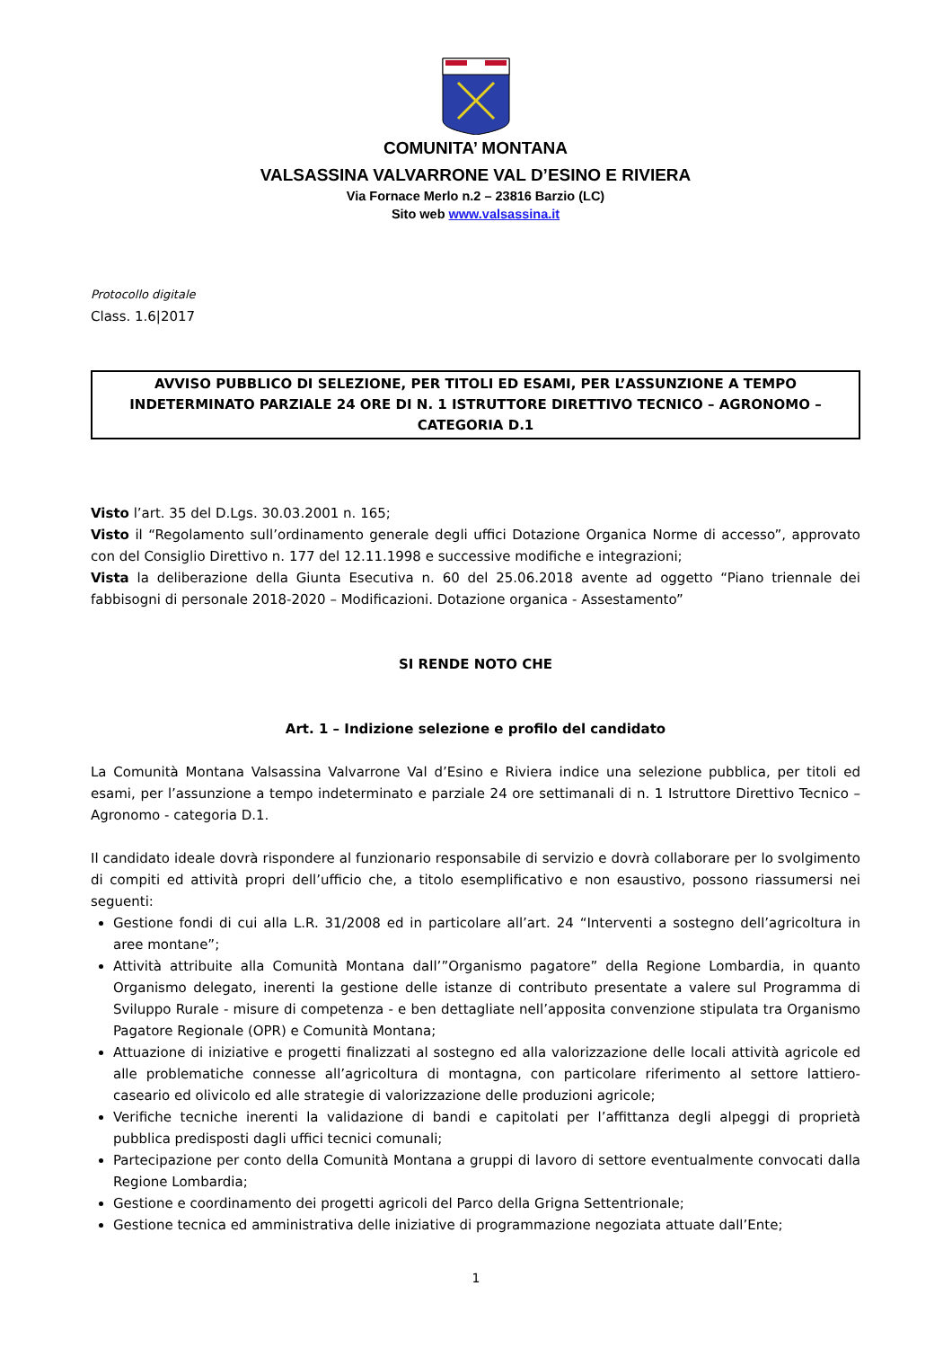COMUNITA’ MONTANA
VALSASSINA VALVARRONE VAL D’ESINO E RIVIERA
Via Fornace Merlo n.2 – 23816 Barzio (LC)
Sito web www.valsassina.it
Protocollo digitale
Class. 1.6|2017
AVVISO PUBBLICO DI SELEZIONE, PER TITOLI ED ESAMI, PER L’ASSUNZIONE A TEMPO INDETERMINATO PARZIALE 24 ORE DI N. 1 ISTRUTTORE DIRETTIVO TECNICO – AGRONOMO – CATEGORIA D.1
Visto l’art. 35 del D.Lgs. 30.03.2001 n. 165;
Visto il “Regolamento sull’ordinamento generale degli uffici Dotazione Organica Norme di accesso”, approvato con del Consiglio Direttivo n. 177 del 12.11.1998 e successive modifiche e integrazioni;
Vista la deliberazione della Giunta Esecutiva n. 60 del 25.06.2018 avente ad oggetto “Piano triennale dei fabbisogni di personale 2018-2020 – Modificazioni. Dotazione organica - Assestamento”
SI RENDE NOTO CHE
Art. 1 – Indizione selezione e profilo del candidato
La Comunità Montana Valsassina Valvarrone Val d’Esino e Riviera indice una selezione pubblica, per titoli ed esami, per l’assunzione a tempo indeterminato e parziale 24 ore settimanali di n. 1 Istruttore Direttivo Tecnico – Agronomo - categoria D.1.
Il candidato ideale dovrà rispondere al funzionario responsabile di servizio e dovrà collaborare per lo svolgimento di compiti ed attività propri dell’ufficio che, a titolo esemplificativo e non esaustivo, possono riassumersi nei seguenti:
Gestione fondi di cui alla L.R. 31/2008 ed in particolare all’art. 24 “Interventi a sostegno dell’agricoltura in aree montane”;
Attività attribuite alla Comunità Montana dall’”Organismo pagatore” della Regione Lombardia, in quanto Organismo delegato, inerenti la gestione delle istanze di contributo presentate a valere sul Programma di Sviluppo Rurale - misure di competenza - e ben dettagliate nell’apposita convenzione stipulata tra Organismo Pagatore Regionale (OPR) e Comunità Montana;
Attuazione di iniziative e progetti finalizzati al sostegno ed alla valorizzazione delle locali attività agricole ed alle problematiche connesse all’agricoltura di montagna, con particolare riferimento al settore lattiero-caseario ed olivicolo ed alle strategie di valorizzazione delle produzioni agricole;
Verifiche tecniche inerenti la validazione di bandi e capitolati per l’affittanza degli alpeggi di proprietà pubblica predisposti dagli uffici tecnici comunali;
Partecipazione per conto della Comunità Montana a gruppi di lavoro di settore eventualmente convocati dalla Regione Lombardia;
Gestione e coordinamento dei progetti agricoli del Parco della Grigna Settentrionale;
Gestione tecnica ed amministrativa delle iniziative di programmazione negoziata attuate dall’Ente;
1